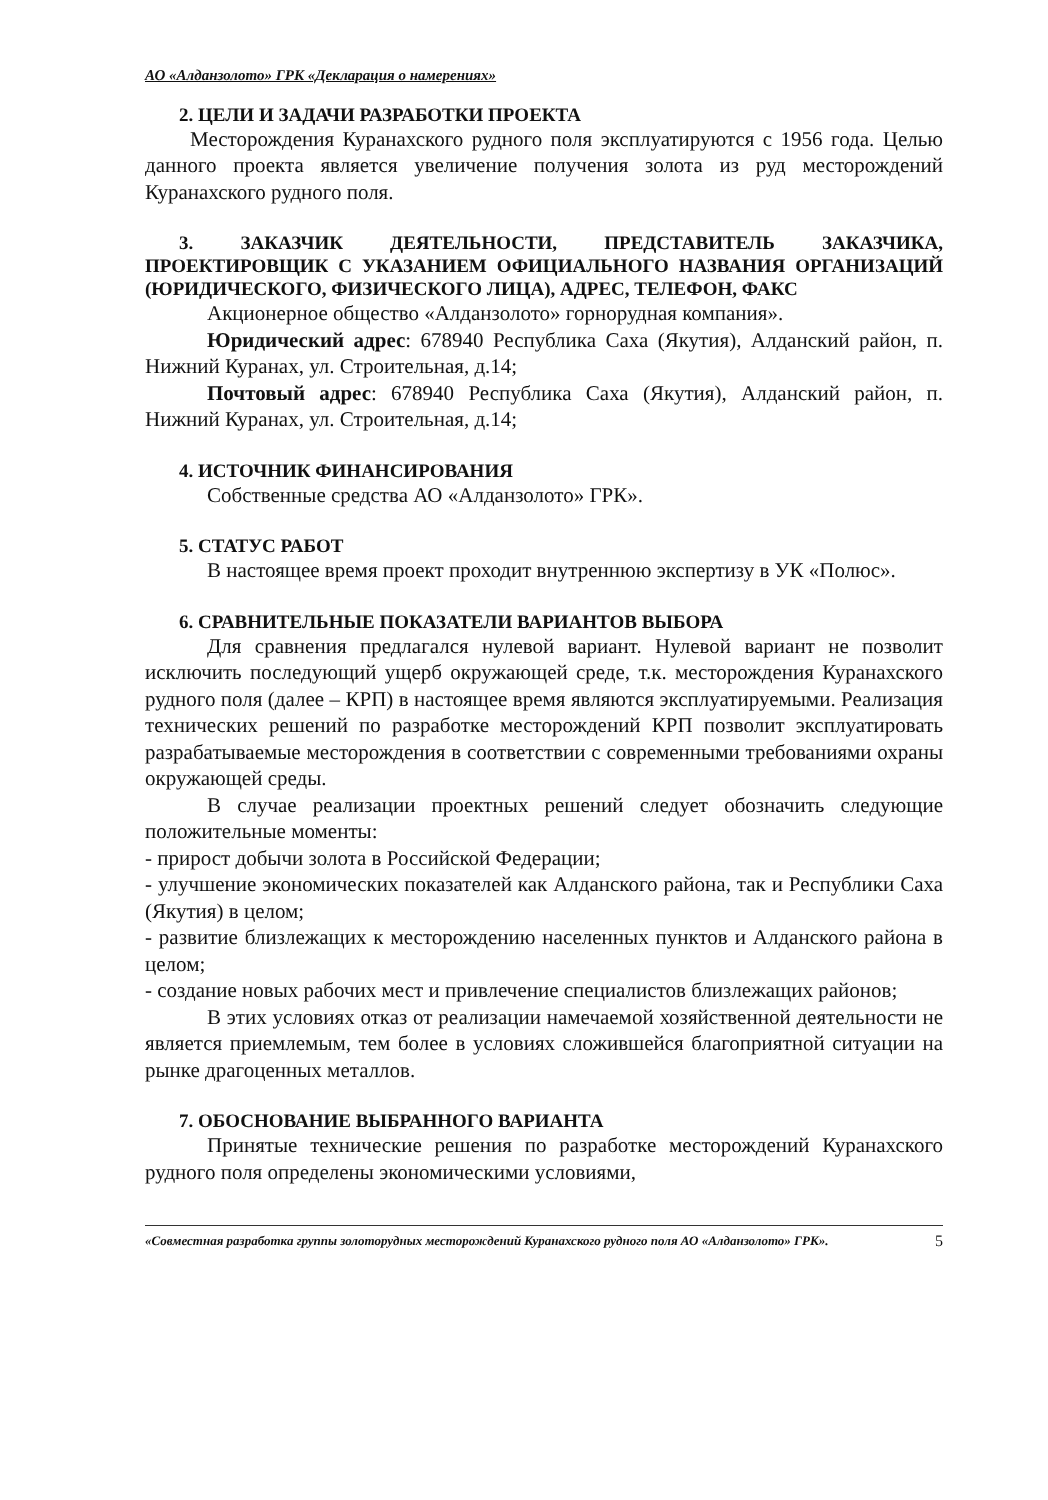АО «Алданзолото» ГРК «Декларация о намерениях»
2. ЦЕЛИ И ЗАДАЧИ РАЗРАБОТКИ ПРОЕКТА
Месторождения Куранахского рудного поля эксплуатируются с 1956 года. Целью данного проекта является увеличение получения золота из руд месторождений Куранахского рудного поля.
3. ЗАКАЗЧИК ДЕЯТЕЛЬНОСТИ, ПРЕДСТАВИТЕЛЬ ЗАКАЗЧИКА, ПРОЕКТИРОВЩИК С УКАЗАНИЕМ ОФИЦИАЛЬНОГО НАЗВАНИЯ ОРГАНИЗАЦИЙ (ЮРИДИЧЕСКОГО, ФИЗИЧЕСКОГО ЛИЦА), АДРЕС, ТЕЛЕФОН, ФАКС
Акционерное общество «Алданзолото» горнорудная компания».
Юридический адрес: 678940 Республика Саха (Якутия), Алданский район, п. Нижний Куранах, ул. Строительная, д.14;
Почтовый адрес: 678940 Республика Саха (Якутия), Алданский район, п. Нижний Куранах, ул. Строительная, д.14;
4. ИСТОЧНИК ФИНАНСИРОВАНИЯ
Собственные средства АО «Алданзолото» ГРК».
5. СТАТУС РАБОТ
В настоящее время проект проходит внутреннюю экспертизу в УК «Полюс».
6. СРАВНИТЕЛЬНЫЕ ПОКАЗАТЕЛИ ВАРИАНТОВ ВЫБОРА
Для сравнения предлагался нулевой вариант. Нулевой вариант не позволит исключить последующий ущерб окружающей среде, т.к. месторождения Куранахского рудного поля (далее – КРП) в настоящее время являются эксплуатируемыми. Реализация технических решений по разработке месторождений КРП позволит эксплуатировать разрабатываемые месторождения в соответствии с современными требованиями охраны окружающей среды.
В случае реализации проектных решений следует обозначить следующие положительные моменты:
- прирост добычи золота в Российской Федерации;
- улучшение экономических показателей как Алданского района, так и Республики Саха (Якутия) в целом;
- развитие близлежащих к месторождению населенных пунктов и Алданского района в целом;
- создание новых рабочих мест и привлечение специалистов близлежащих районов;
В этих условиях отказ от реализации намечаемой хозяйственной деятельности не является приемлемым, тем более в условиях сложившейся благоприятной ситуации на рынке драгоценных металлов.
7. ОБОСНОВАНИЕ ВЫБРАННОГО ВАРИАНТА
Принятые технические решения по разработке месторождений Куранахского рудного поля определены экономическими условиями,
«Совместная разработка группы золоторудных месторождений Куранахского рудного поля АО «Алданзолото» ГРК».
5